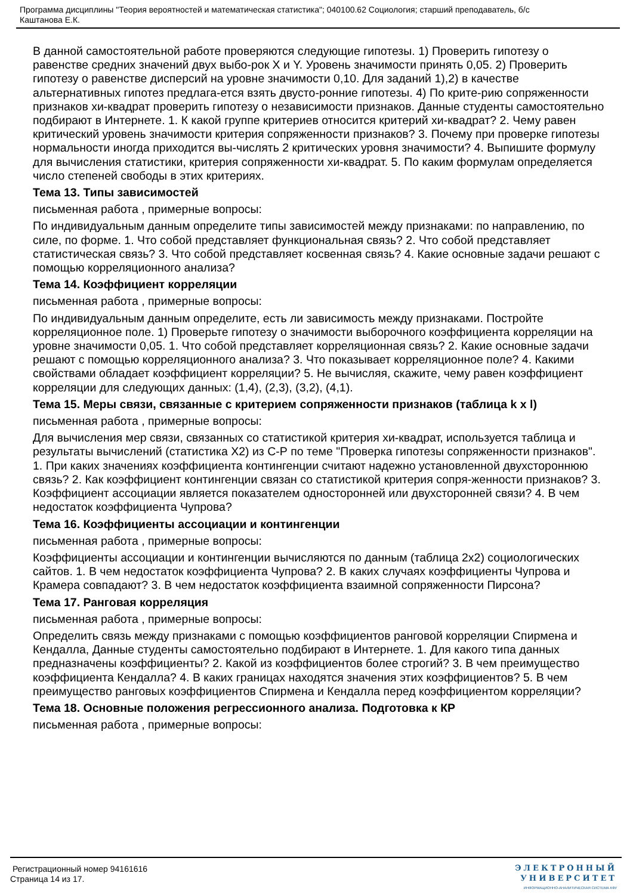Программа дисциплины "Теория вероятностей и математическая статистика"; 040100.62 Социология; старший преподаватель, б/с
Каштанова Е.К.
В данной самостоятельной работе проверяются следующие гипотезы. 1) Проверить гипотезу о равенстве средних значений двух выбо-рок X и Y. Уровень значимости принять 0,05. 2) Проверить гипотезу о равенстве дисперсий на уровне значимости 0,10. Для заданий 1),2) в качестве альтернативных гипотез предлага-ется взять двусто-ронние гипотезы. 4) По крите-рию сопряженности признаков хи-квадрат проверить гипотезу о независимости признаков. Данные студенты самостоятельно подбирают в Интернете. 1. К какой группе критериев относится критерий хи-квадрат? 2. Чему равен критический уровень значимости критерия сопряженности признаков? 3. Почему при проверке гипотезы нормальности иногда приходится вы-числять 2 критических уровня значимости? 4. Выпишите формулу для вычисления статистики, критерия сопряженности хи-квадрат. 5. По каким формулам определяется число степеней свободы в этих критериях.
Тема 13. Типы зависимостей
письменная работа , примерные вопросы:
По индивидуальным данным определите типы зависимостей между признаками: по направлению, по силе, по форме. 1. Что собой представляет функциональная связь? 2. Что собой представляет статистическая связь? 3. Что собой представляет косвенная связь? 4. Какие основные задачи решают с помощью корреляционного анализа?
Тема 14. Коэффициент корреляции
письменная работа , примерные вопросы:
По индивидуальным данным определите, есть ли зависимость между признаками. Постройте корреляционное поле. 1) Проверьте гипотезу о значимости выборочного коэффициента корреляции на уровне значимости 0,05. 1. Что собой представляет корреляционная связь? 2. Какие основные задачи решают с помощью корреляционного анализа? 3. Что показывает корреляционное поле? 4. Какими свойствами обладает коэффициент корреляции? 5. Не вычисляя, скажите, чему равен коэффициент корреляции для следующих данных: (1,4), (2,3), (3,2), (4,1).
Тема 15. Меры связи, связанные с критерием сопряженности признаков (таблица k x l)
письменная работа , примерные вопросы:
Для вычисления мер связи, связанных со статистикой критерия хи-квадрат, используется таблица и результаты вычислений (статистика Х2) из С-Р по теме "Проверка гипотезы сопряженности признаков". 1. При каких значениях коэффициента контингенции считают надежно установленной двухстороннюю связь? 2. Как коэффициент контингенции связан со статистикой критерия сопря-женности признаков? 3. Коэффициент ассоциации является показателем односторонней или двухсторонней связи? 4. В чем недостаток коэффициента Чупрова?
Тема 16. Коэффициенты ассоциации и контингенции
письменная работа , примерные вопросы:
Коэффициенты ассоциации и контингенции вычисляются по данным (таблица 2х2) социологических сайтов. 1. В чем недостаток коэффициента Чупрова? 2. В каких случаях коэффициенты Чупрова и Крамера совпадают? 3. В чем недостаток коэффициента взаимной сопряженности Пирсона?
Тема 17. Ранговая корреляция
письменная работа , примерные вопросы:
Определить связь между признаками с помощью коэффициентов ранговой корреляции Спирмена и Кендалла, Данные студенты самостоятельно подбирают в Интернете. 1. Для какого типа данных предназначены коэффициенты? 2. Какой из коэффициентов более строгий? 3. В чем преимущество коэффициента Кендалла? 4. В каких границах находятся значения этих коэффициентов? 5. В чем преимущество ранговых коэффициентов Спирмена и Кендалла перед коэффициентом корреляции?
Тема 18. Основные положения регрессионного анализа. Подготовка к КР
письменная работа , примерные вопросы:
Регистрационный номер 94161616
Страница 14 из 17.
ЭЛЕКТРОННЫЙ
УНИВЕРСИТЕТ
ИНФОРМАЦИОННО-АНАЛИТИЧЕСКАЯ СИСТЕМА КФУ